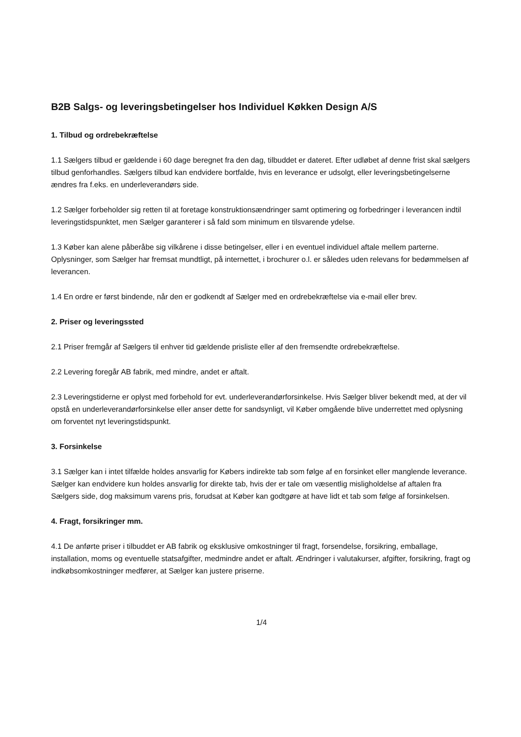B2B Salgs- og leveringsbetingelser hos Individuel Køkken Design A/S
1. Tilbud og ordrebekræftelse
1.1 Sælgers tilbud er gældende i 60 dage beregnet fra den dag, tilbuddet er dateret. Efter udløbet af denne frist skal sælgers tilbud genforhandles. Sælgers tilbud kan endvidere bortfalde, hvis en leverance er udsolgt, eller leveringsbetingelserne ændres fra f.eks. en underleverandørs side.
1.2 Sælger forbeholder sig retten til at foretage konstruktionsændringer samt optimering og forbedringer i leverancen indtil leveringstidspunktet, men Sælger garanterer i så fald som minimum en tilsvarende ydelse.
1.3 Køber kan alene påberåbe sig vilkårene i disse betingelser, eller i en eventuel individuel aftale mellem parterne. Oplysninger, som Sælger har fremsat mundtligt, på internettet, i brochurer o.l. er således uden relevans for bedømmelsen af leverancen.
1.4 En ordre er først bindende, når den er godkendt af Sælger med en ordrebekræftelse via e-mail eller brev.
2. Priser og leveringssted
2.1 Priser fremgår af Sælgers til enhver tid gældende prisliste eller af den fremsendte ordrebekræftelse.
2.2 Levering foregår AB fabrik, med mindre, andet er aftalt.
2.3 Leveringstiderne er oplyst med forbehold for evt. underleverandørforsinkelse. Hvis Sælger bliver bekendt med, at der vil opstå en underleverandørforsinkelse eller anser dette for sandsynligt, vil Køber omgående blive underrettet med oplysning om forventet nyt leveringstidspunkt.
3. Forsinkelse
3.1 Sælger kan i intet tilfælde holdes ansvarlig for Købers indirekte tab som følge af en forsinket eller manglende leverance. Sælger kan endvidere kun holdes ansvarlig for direkte tab, hvis der er tale om væsentlig misligholdelse af aftalen fra Sælgers side, dog maksimum varens pris, forudsat at Køber kan godtgøre at have lidt et tab som følge af forsinkelsen.
4. Fragt, forsikringer mm.
4.1 De anførte priser i tilbuddet er AB fabrik og eksklusive omkostninger til fragt, forsendelse, forsikring, emballage, installation, moms og eventuelle statsafgifter, medmindre andet er aftalt. Ændringer i valutakurser, afgifter, forsikring, fragt og indkøbsomkostninger medfører, at Sælger kan justere priserne.
1/4